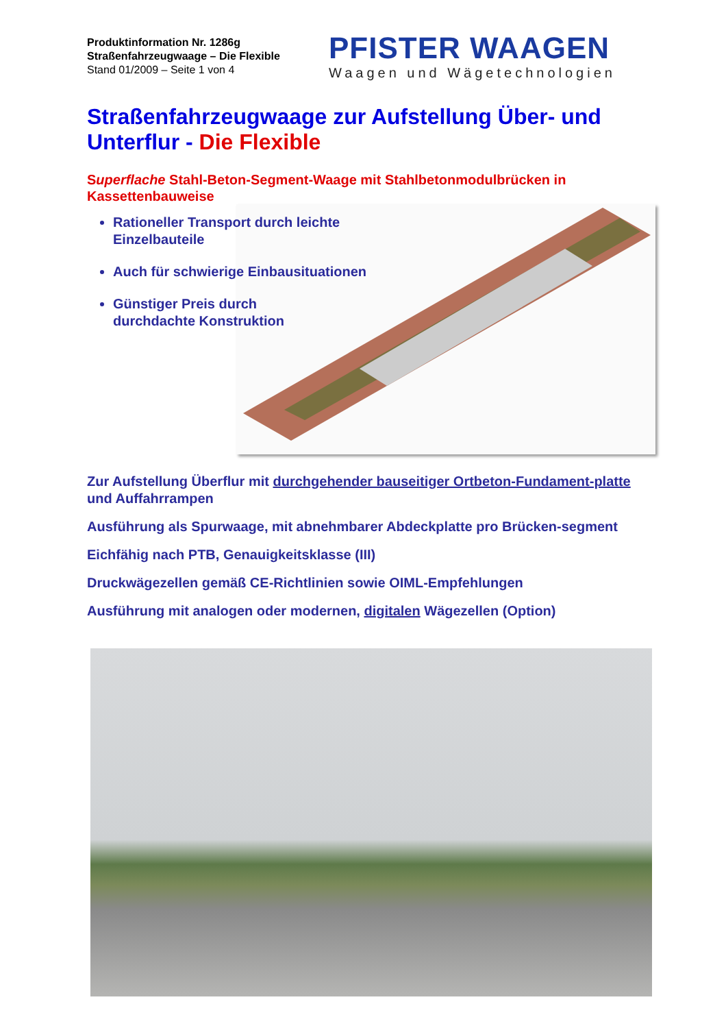Produktinformation Nr. 1286g
Straßenfahrzeugwaage – Die Flexible
Stand 01/2009 – Seite 1 von 4
PFISTER WAAGEN
Waagen und Wägetechnologien
Straßenfahrzeugwaage zur Aufstellung Über- und Unterflur - Die Flexible
Superflache Stahl-Beton-Segment-Waage mit Stahlbetonmodulbrücken in Kassettenbauweise
Rationeller Transport durch leichte Einzelbauteile
Auch für schwierige Einbausituationen
Günstiger Preis durch
durchdachte Konstruktion
Zur Aufstellung Überflur mit durchgehender bauseitiger Ortbeton-Fundament-platte und Auffahrrampen
Ausführung als Spurwaage, mit abnehmbarer Abdeckplatte pro Brücken-segment
Eichfähig nach PTB, Genauigkeitsklasse (III)
Druckwägezellen gemäß CE-Richtlinien sowie OIML-Empfehlungen
Ausführung mit analogen oder modernen, digitalen Wägezellen (Option)